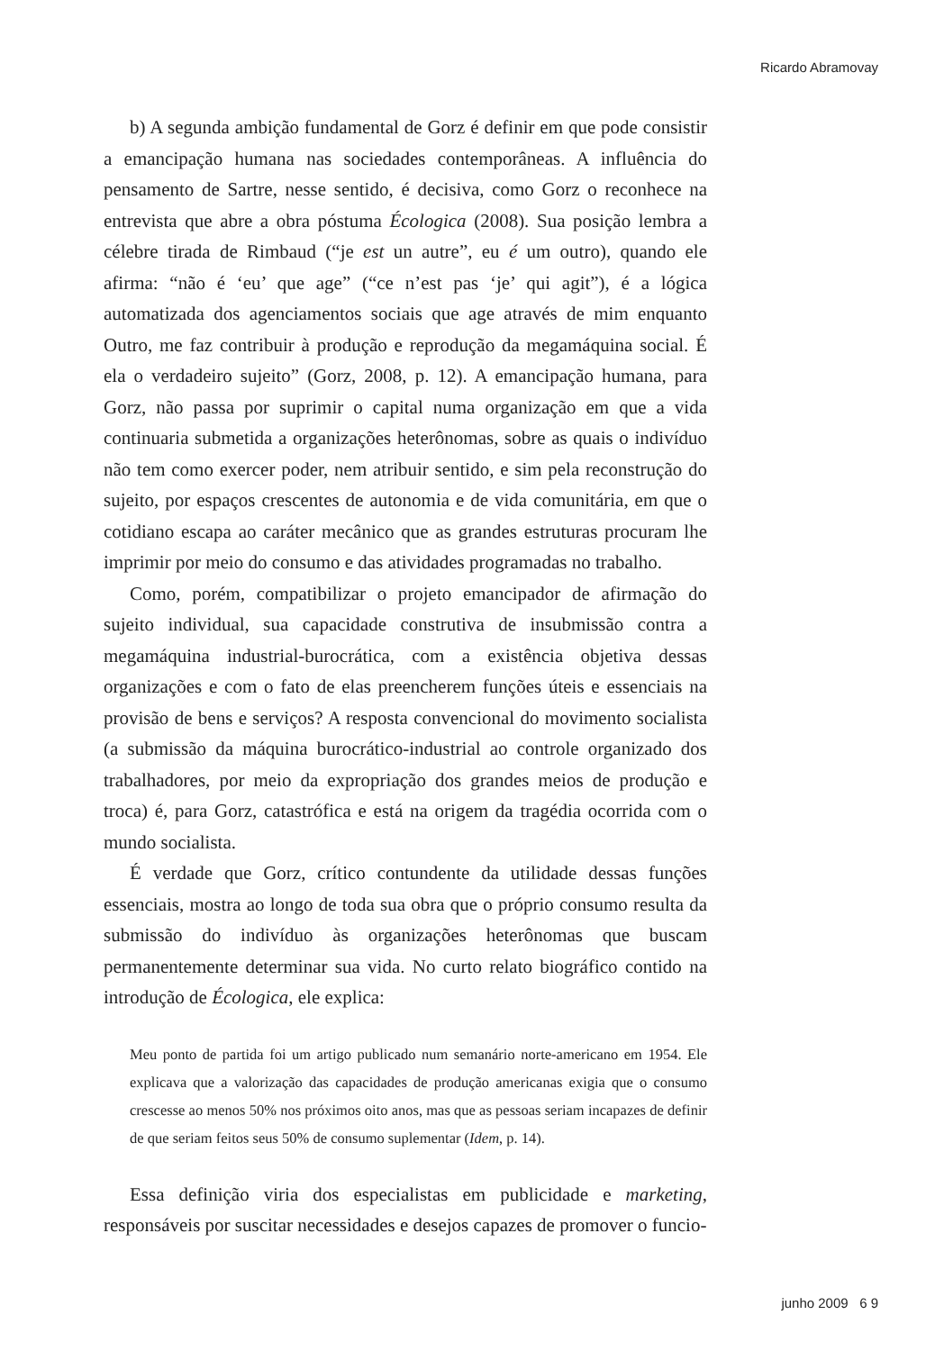Ricardo Abramovay
b) A segunda ambição fundamental de Gorz é definir em que pode consistir a emancipação humana nas sociedades contemporâneas. A influência do pensamento de Sartre, nesse sentido, é decisiva, como Gorz o reconhece na entrevista que abre a obra póstuma Écologica (2008). Sua posição lembra a célebre tirada de Rimbaud (“je est un autre”, eu é um outro), quando ele afirma: “não é ‘eu’ que age” (“ce n’est pas ‘je’ qui agit”), é a lógica automatizada dos agenciamentos sociais que age através de mim enquanto Outro, me faz contribuir à produção e reprodução da megamáquina social. É ela o verdadeiro sujeito” (Gorz, 2008, p. 12). A emancipação humana, para Gorz, não passa por suprimir o capital numa organização em que a vida continuaria submetida a organizações heterônomas, sobre as quais o indivíduo não tem como exercer poder, nem atribuir sentido, e sim pela reconstrução do sujeito, por espaços crescentes de autonomia e de vida comunitária, em que o cotidiano escapa ao caráter mecânico que as grandes estruturas procuram lhe imprimir por meio do consumo e das atividades programadas no trabalho.
Como, porém, compatibilizar o projeto emancipador de afirmação do sujeito individual, sua capacidade construtiva de insubmissão contra a megamáquina industrial-burocrática, com a existência objetiva dessas organizações e com o fato de elas preencherem funções úteis e essenciais na provisão de bens e serviços? A resposta convencional do movimento socialista (a submissão da máquina burocrático-industrial ao controle organizado dos trabalhadores, por meio da expropriação dos grandes meios de produção e troca) é, para Gorz, catastrófica e está na origem da tragédia ocorrida com o mundo socialista.
É verdade que Gorz, crítico contundente da utilidade dessas funções essenciais, mostra ao longo de toda sua obra que o próprio consumo resulta da submissão do indivíduo às organizações heterônomas que buscam permanentemente determinar sua vida. No curto relato biográfico contido na introdução de Écologica, ele explica:
Meu ponto de partida foi um artigo publicado num semanário norte-americano em 1954. Ele explicava que a valorização das capacidades de produção americanas exigia que o consumo crescesse ao menos 50% nos próximos oito anos, mas que as pessoas seriam incapazes de definir de que seriam feitos seus 50% de consumo suplementar (Idem, p. 14).
Essa definição viria dos especialistas em publicidade e marketing, responsáveis por suscitar necessidades e desejos capazes de promover o funcio-
junho 2009 6 9